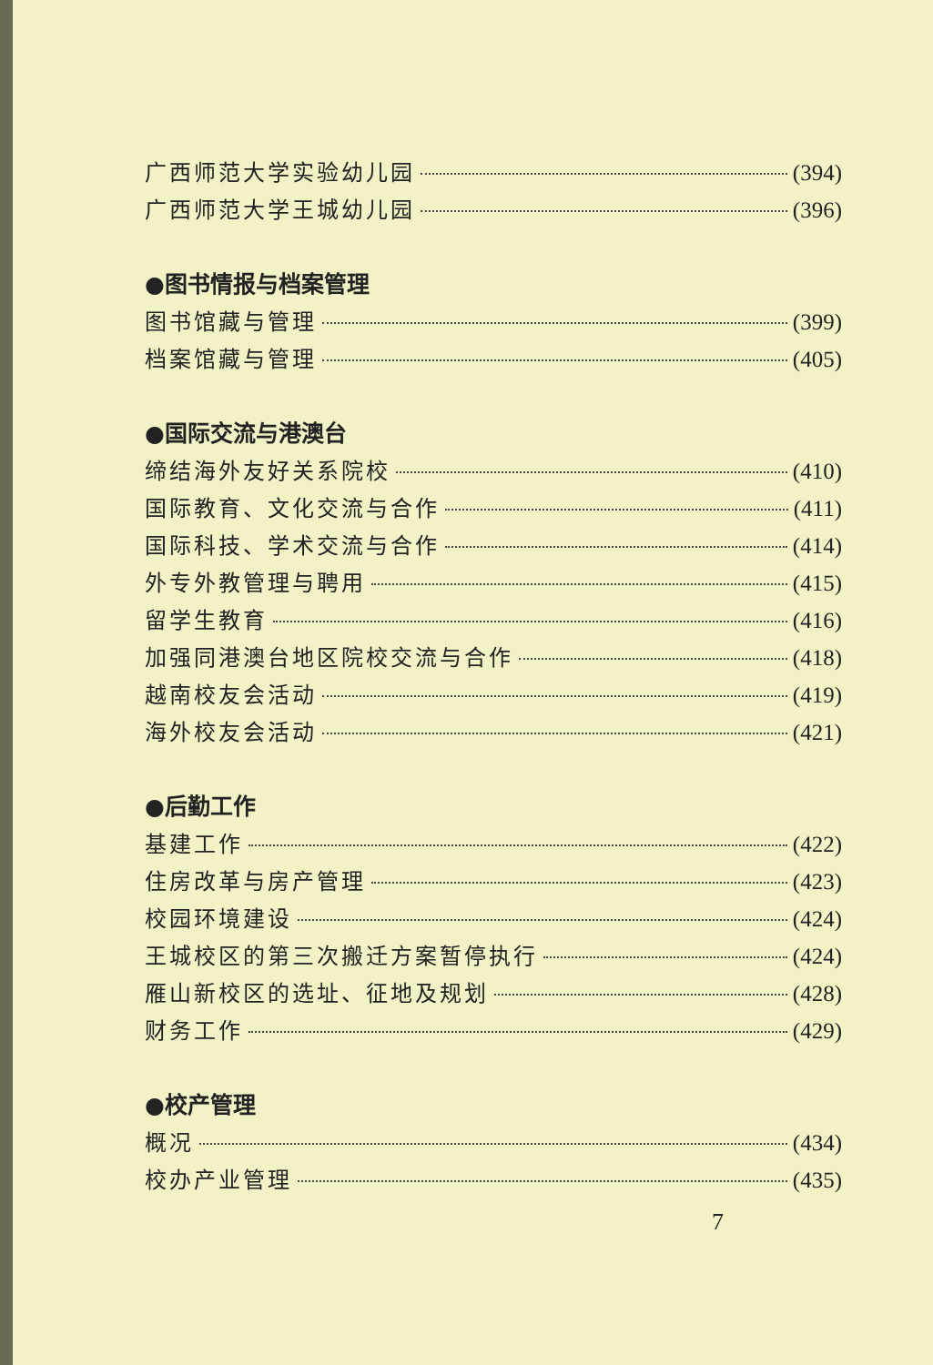广西师范大学实验幼儿园 (394)
广西师范大学王城幼儿园 (396)
●图书情报与档案管理
图书馆藏与管理 (399)
档案馆藏与管理 (405)
●国际交流与港澳台
缔结海外友好关系院校 (410)
国际教育、文化交流与合作 (411)
国际科技、学术交流与合作 (414)
外专外教管理与聘用 (415)
留学生教育 (416)
加强同港澳台地区院校交流与合作 (418)
越南校友会活动 (419)
海外校友会活动 (421)
●后勤工作
基建工作 (422)
住房改革与房产管理 (423)
校园环境建设 (424)
王城校区的第三次搬迁方案暂停执行 (424)
雁山新校区的选址、征地及规划 (428)
财务工作 (429)
●校产管理
概况 (434)
校办产业管理 (435)
7